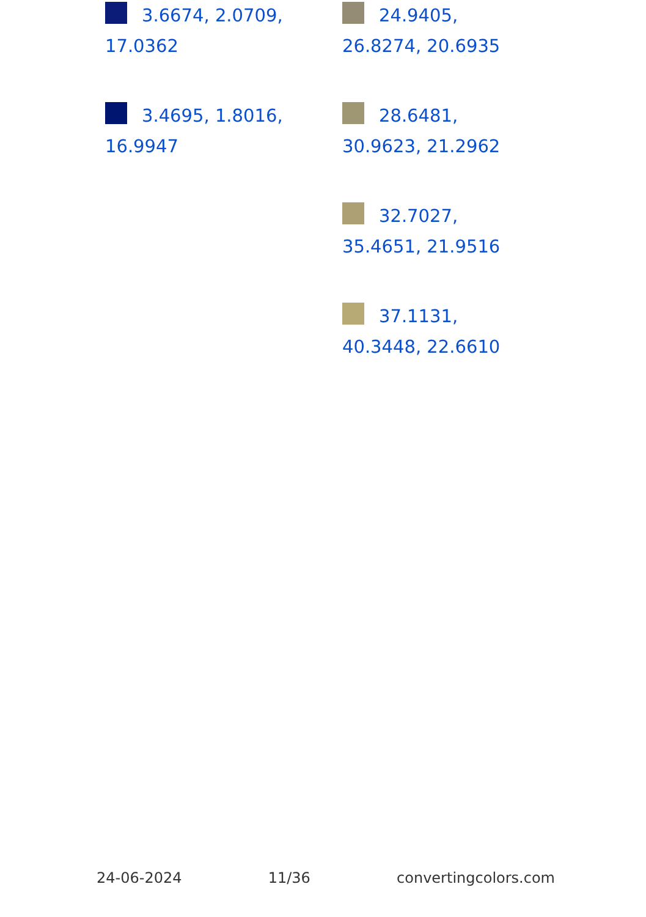3.6674, 2.0709, 17.0362
3.4695, 1.8016, 16.9947
24.9405, 26.8274, 20.6935
28.6481, 30.9623, 21.2962
32.7027, 35.4651, 21.9516
37.1131, 40.3448, 22.6610
24-06-2024 11/36 convertingcolors.com